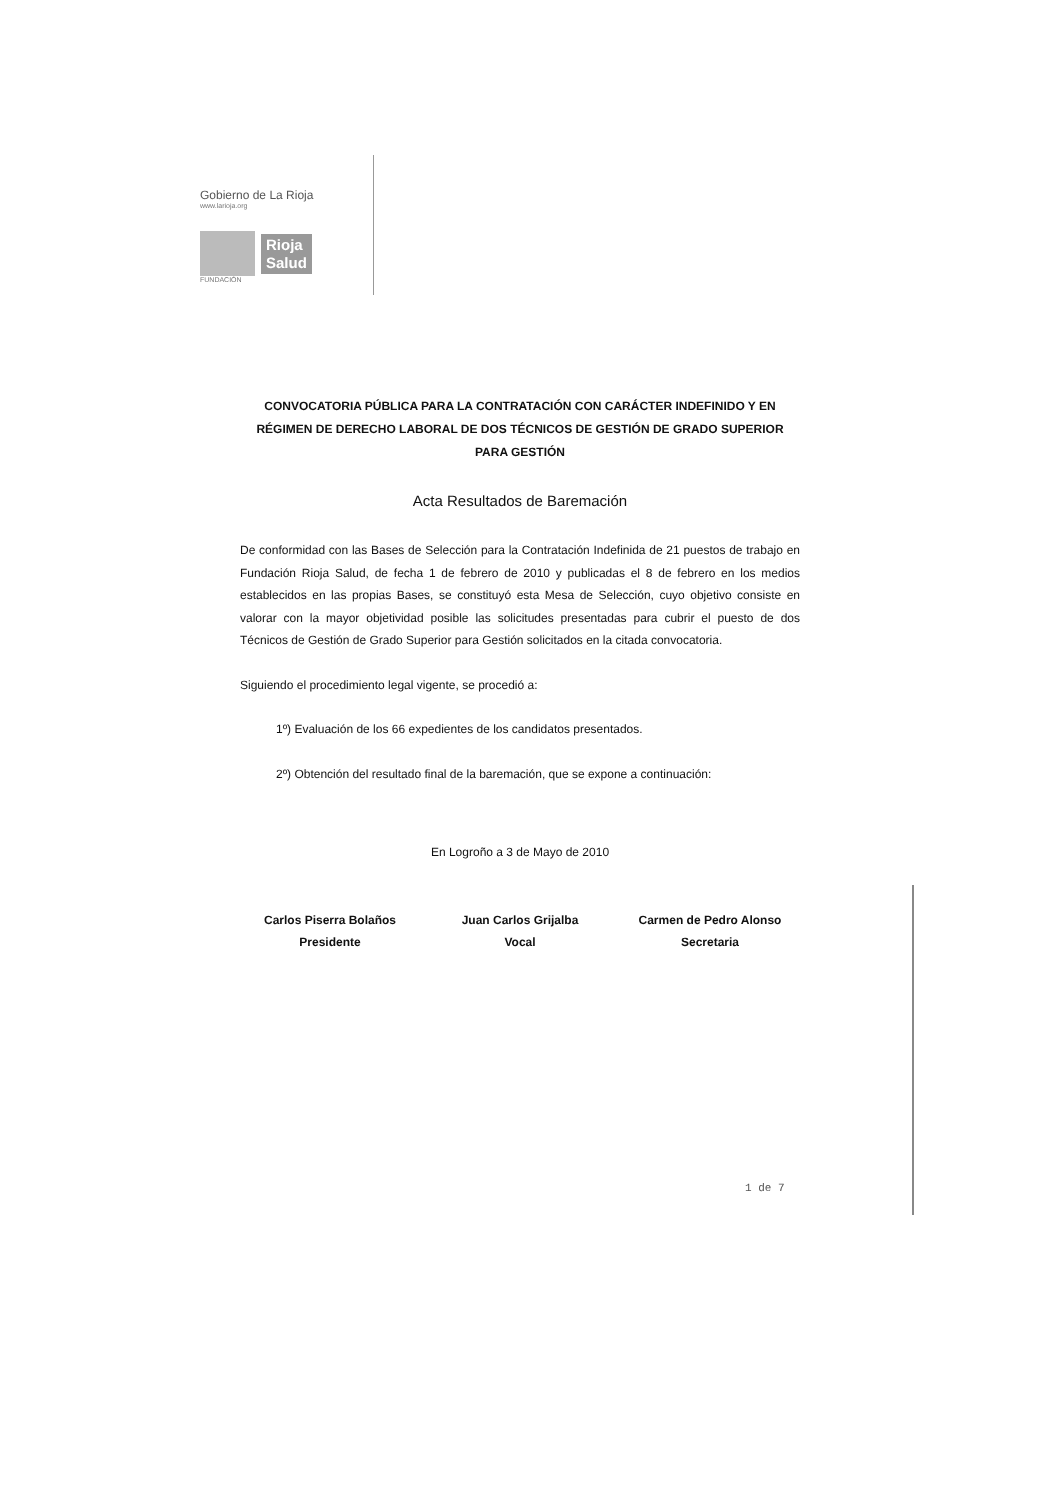Gobierno de La Rioja
www.larioja.org
Rioja
Salud
FUNDACIÓN
CONVOCATORIA PÚBLICA PARA LA CONTRATACIÓN CON CARÁCTER INDEFINIDO Y EN RÉGIMEN DE DERECHO LABORAL DE DOS TÉCNICOS DE GESTIÓN DE GRADO SUPERIOR PARA GESTIÓN
Acta Resultados de Baremación
De conformidad con las Bases de Selección para la Contratación Indefinida de 21 puestos de trabajo en Fundación Rioja Salud, de fecha 1 de febrero de 2010 y publicadas el 8 de febrero en los medios establecidos en las propias Bases, se constituyó esta Mesa de Selección, cuyo objetivo consiste en valorar con la mayor objetividad posible las solicitudes presentadas para cubrir el puesto de dos Técnicos de Gestión de Grado Superior para Gestión solicitados en la citada convocatoria.
Siguiendo el procedimiento legal vigente, se procedió a:
1º) Evaluación de los 66 expedientes de los candidatos presentados.
2º) Obtención del resultado final de la baremación, que se expone a continuación:
En Logroño a 3 de Mayo de 2010
Carlos Piserra Bolaños
Presidente
Juan Carlos Grijalba
Vocal
Carmen de Pedro Alonso
Secretaria
1 de 7